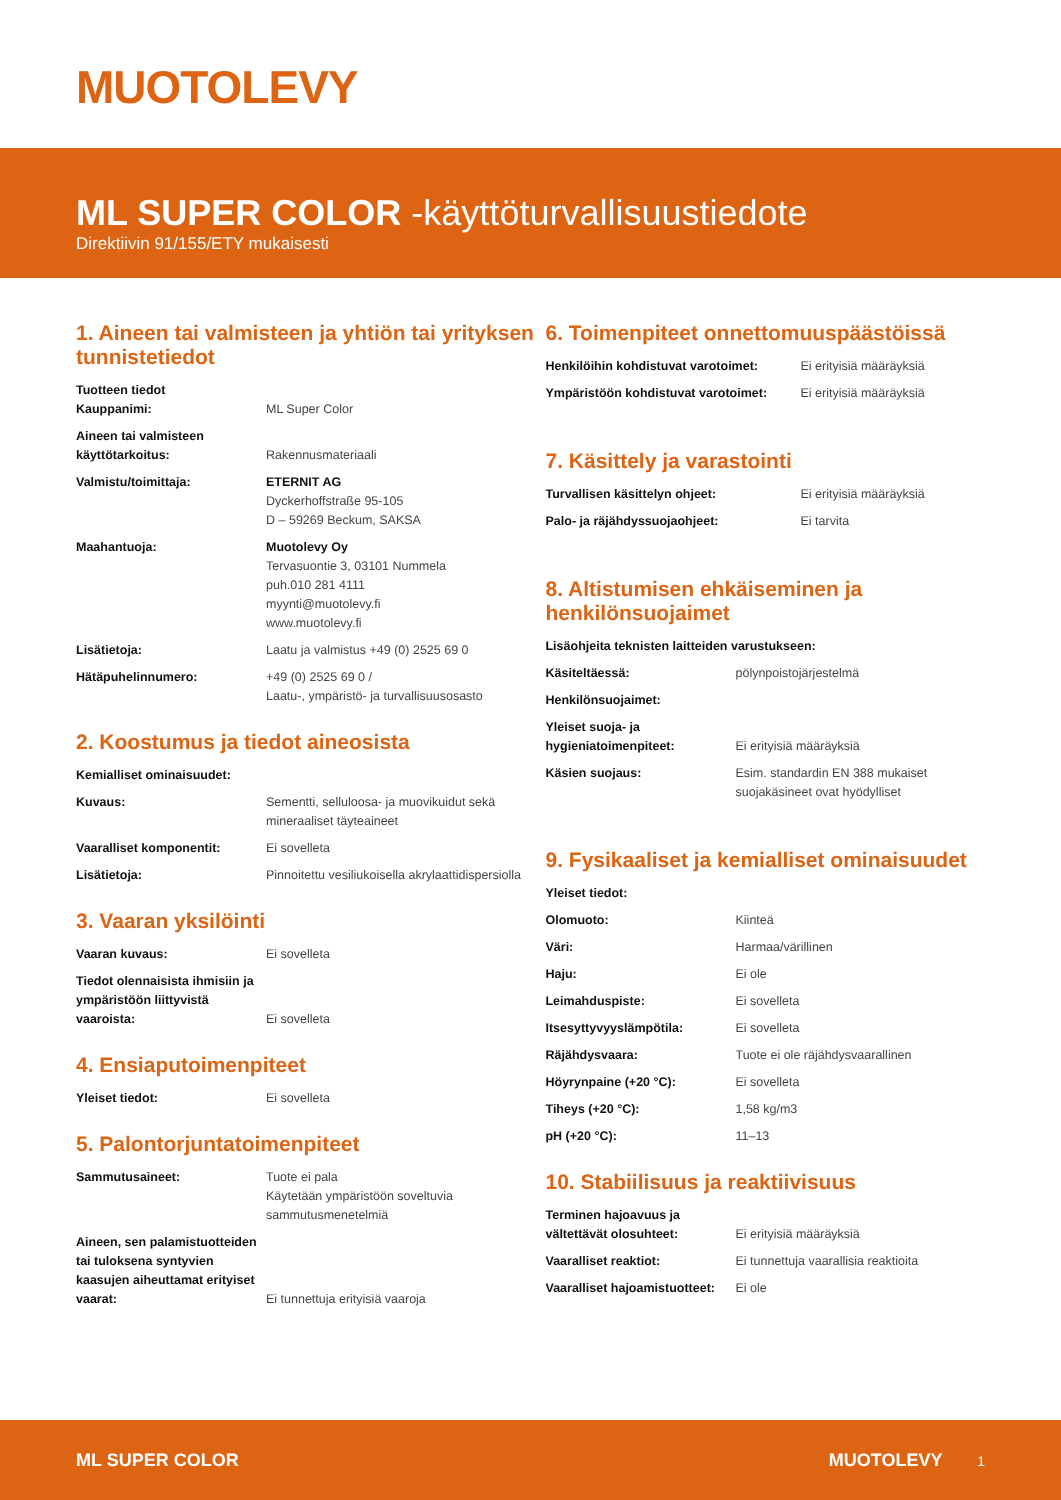MUOTOLEVY
ML SUPER COLOR -käyttöturvallisuustiedote
Direktiivin 91/155/ETY mukaisesti
1. Aineen tai valmisteen ja yhtiön tai yrityksen tunnistetiedot
| Tuotteen tiedot Kauppanimi: | ML Super Color |
| Aineen tai valmisteen käyttötarkoitus: | Rakennusmateriaali |
| Valmistu/toimittaja: | ETERNIT AG Dyckerhoffstraße 95-105 D – 59269 Beckum, SAKSA |
| Maahantuoja: | Muotolevy Oy Tervasuontie 3, 03101 Nummela puh.010 281 4111 myynti@muotolevy.fi www.muotolevy.fi |
| Lisätietoja: | Laatu ja valmistus +49 (0) 2525 69 0 |
| Hätäpuhelinnumero: | +49 (0) 2525 69 0 / Laatu-, ympäristö- ja turvallisuusosasto |
2. Koostumus ja tiedot aineosista
| Kemialliset ominaisuudet: | |
| Kuvaus: | Sementti, selluloosa- ja muovikuidut sekä mineraaliset täyteaineet |
| Vaaralliset komponentit: | Ei sovelleta |
| Lisätietoja: | Pinnoitettu vesiliukoisella akrylaattidispersiolla |
3. Vaaran yksilöinti
| Vaaran kuvaus: | Ei sovelleta |
| Tiedot olennaisista ihmisiin ja ympäristöön liittyvistä vaaroista: | Ei sovelleta |
4. Ensiaputoimenpiteet
| Yleiset tiedot: | Ei sovelleta |
5. Palontorjuntatoimenpiteet
| Sammutusaineet: | Tuote ei pala Käytetään ympäristöön soveltuvia sammutusmenetelmiä |
| Aineen, sen palamistuotteiden tai tuloksena syntyvien kaasujen aiheuttamat erityiset vaarat: | Ei tunnettuja erityisiä vaaroja |
6. Toimenpiteet onnettomuuspäästöissä
| Henkilöihin kohdistuvat varotoimet: | Ei erityisiä määräyksiä |
| Ympäristöön kohdistuvat varotoimet: | Ei erityisiä määräyksiä |
7. Käsittely ja varastointi
| Turvallisen käsittelyn ohjeet: | Ei erityisiä määräyksiä |
| Palo- ja räjähdyssuojaohjeet: | Ei tarvita |
8. Altistumisen ehkäiseminen ja henkilönsuojaimet
| Lisäohjeita teknisten laitteiden varustukseen: | |
| Käsiteltäessä: | pölynpoistojärjestelmä |
| Henkilönsuojaimet: | |
| Yleiset suoja- ja hygieniatoimenpiteet: | Ei erityisiä määräyksiä |
| Käsien suojaus: | Esim. standardin EN 388 mukaiset suojakäsineet ovat hyödylliset |
9. Fysikaaliset ja kemialliset ominaisuudet
| Yleiset tiedot: | |
| Olomuoto: | Kiinteä |
| Väri: | Harmaa/värillinen |
| Haju: | Ei ole |
| Leimahduspiste: | Ei sovelleta |
| Itsesyttyvyyslämpötila: | Ei sovelleta |
| Räjähdysvaara: | Tuote ei ole räjähdysvaarallinen |
| Höyrynpaine (+20 °C): | Ei sovelleta |
| Tiheys (+20 °C): | 1,58 kg/m3 |
| pH (+20 °C): | 11–13 |
10. Stabiilisuus ja reaktiivisuus
| Terminen hajoavuus ja vältettävät olosuhteet: | Ei erityisiä määräyksiä |
| Vaaralliset reaktiot: | Ei tunnettuja vaarallisia reaktioita |
| Vaaralliset hajoamistuotteet: | Ei ole |
ML SUPER COLOR MUOTOLEVY 1